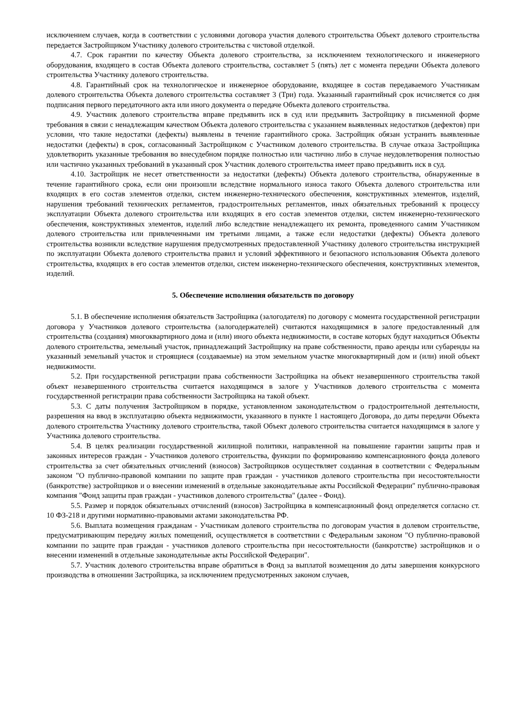исключением случаев, когда в соответствии с условиями договора участия долевого строительства Объект долевого строительства передается Застройщиком Участнику долевого строительства с чистовой отделкой.
4.7. Срок гарантии по качеству Объекта долевого строительства, за исключением технологического и инженерного оборудования, входящего в состав Объекта долевого строительства, составляет 5 (пять) лет с момента передачи Объекта долевого строительства Участнику долевого строительства.
4.8. Гарантийный срок на технологическое и инженерное оборудование, входящее в состав передаваемого Участникам долевого строительства Объекта долевого строительства составляет 3 (Три) года. Указанный гарантийный срок исчисляется со дня подписания первого передаточного акта или иного документа о передаче Объекта долевого строительства.
4.9. Участник долевого строительства вправе предъявить иск в суд или предъявить Застройщику в письменной форме требования в связи с ненадлежащим качеством Объекта долевого строительства с указанием выявленных недостатков (дефектов) при условии, что такие недостатки (дефекты) выявлены в течение гарантийного срока. Застройщик обязан устранить выявленные недостатки (дефекты) в срок, согласованный Застройщиком с Участником долевого строительства. В случае отказа Застройщика удовлетворить указанные требования во внесудебном порядке полностью или частично либо в случае неудовлетворения полностью или частично указанных требований в указанный срок Участник долевого строительства имеет право предъявить иск в суд.
4.10. Застройщик не несет ответственности за недостатки (дефекты) Объекта долевого строительства, обнаруженные в течение гарантийного срока, если они произошли вследствие нормального износа такого Объекта долевого строительства или входящих в его состав элементов отделки, систем инженерно-технического обеспечения, конструктивных элементов, изделий, нарушения требований технических регламентов, градостроительных регламентов, иных обязательных требований к процессу эксплуатации Объекта долевого строительства или входящих в его состав элементов отделки, систем инженерно-технического обеспечения, конструктивных элементов, изделий либо вследствие ненадлежащего их ремонта, проведенного самим Участником долевого строительства или привлеченными им третьими лицами, а также если недостатки (дефекты) Объекта долевого строительства возникли вследствие нарушения предусмотренных предоставленной Участнику долевого строительства инструкцией по эксплуатации Объекта долевого строительства правил и условий эффективного и безопасного использования Объекта долевого строительства, входящих в его состав элементов отделки, систем инженерно-технического обеспечения, конструктивных элементов, изделий.
5. Обеспечение исполнения обязательств по договору
5.1. В обеспечение исполнения обязательств Застройщика (залогодателя) по договору с момента государственной регистрации договора у Участников долевого строительства (залогодержателей) считаются находящимися в залоге предоставленный для строительства (создания) многоквартирного дома и (или) иного объекта недвижимости, в составе которых будут находиться Объекты долевого строительства, земельный участок, принадлежащий Застройщику на праве собственности, право аренды или субаренды на указанный земельный участок и строящиеся (создаваемые) на этом земельном участке многоквартирный дом и (или) иной объект недвижимости.
5.2. При государственной регистрации права собственности Застройщика на объект незавершенного строительства такой объект незавершенного строительства считается находящимся в залоге у Участников долевого строительства с момента государственной регистрации права собственности Застройщика на такой объект.
5.3. С даты получения Застройщиком в порядке, установленном законодательством о градостроительной деятельности, разрешения на ввод в эксплуатацию объекта недвижимости, указанного в пункте 1 настоящего Договора, до даты передачи Объекта долевого строительства Участнику долевого строительства, такой Объект долевого строительства считается находящимся в залоге у Участника долевого строительства.
5.4. В целях реализации государственной жилищной политики, направленной на повышение гарантии защиты прав и законных интересов граждан - Участников долевого строительства, функции по формированию компенсационного фонда долевого строительства за счет обязательных отчислений (взносов) Застройщиков осуществляет созданная в соответствии с Федеральным законом "О публично-правовой компании по защите прав граждан - участников долевого строительства при несостоятельности (банкротстве) застройщиков и о внесении изменений в отдельные законодательные акты Российской Федерации" публично-правовая компания "Фонд защиты прав граждан - участников долевого строительства" (далее - Фонд).
5.5. Размер и порядок обязательных отчислений (взносов) Застройщика в компенсационный фонд определяется согласно ст. 10 ФЗ-218 и другими нормативно-правовыми актами законодательства РФ.
5.6. Выплата возмещения гражданам - Участникам долевого строительства по договорам участия в долевом строительстве, предусматривающим передачу жилых помещений, осуществляется в соответствии с Федеральным законом "О публично-правовой компании по защите прав граждан - участников долевого строительства при несостоятельности (банкротстве) застройщиков и о внесении изменений в отдельные законодательные акты Российской Федерации".
5.7. Участник долевого строительства вправе обратиться в Фонд за выплатой возмещения до даты завершения конкурсного производства в отношении Застройщика, за исключением предусмотренных законом случаев,